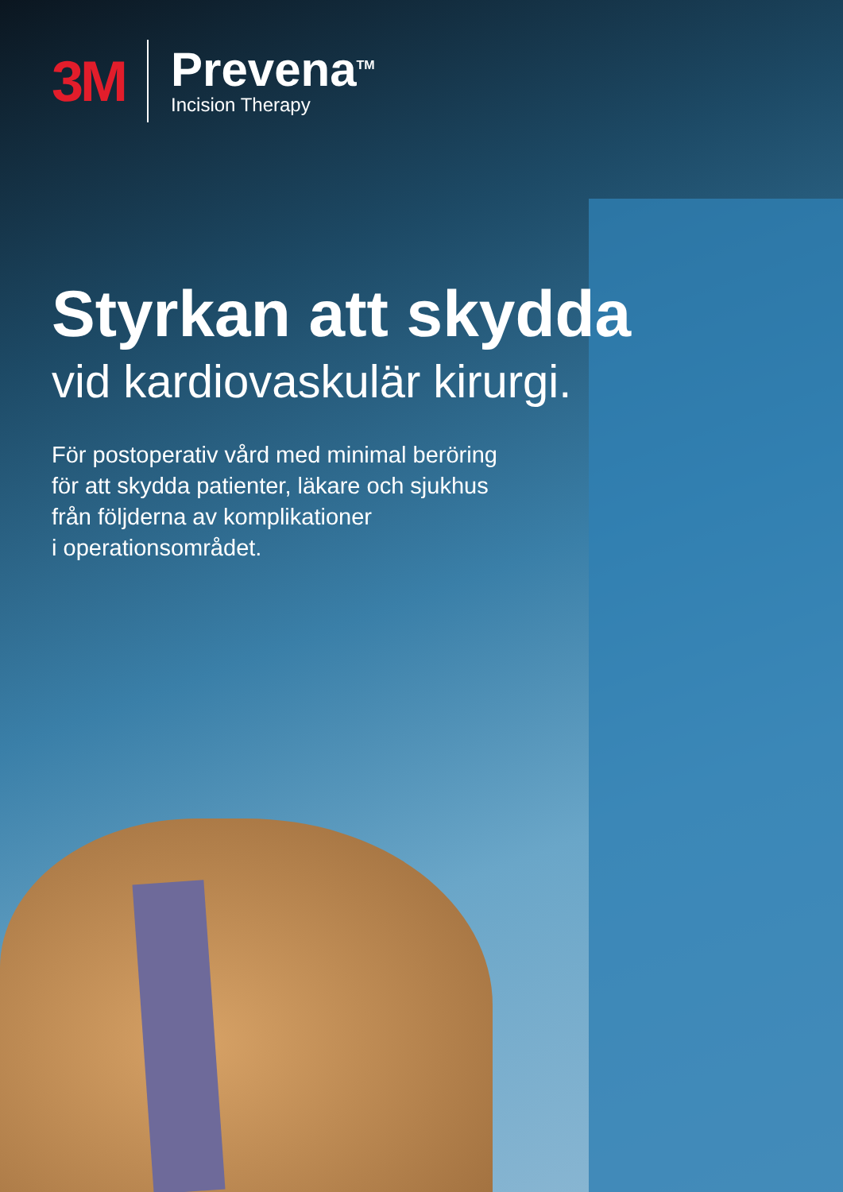3M
Prevena<sup>TM</sup>
Incision Therapy
Styrkan att skydda
vid kardiovaskulär kirurgi.
För postoperativ vård med minimal beröring
för att skydda patienter, läkare och sjukhus
från följderna av komplikationer
i operationsområdet.